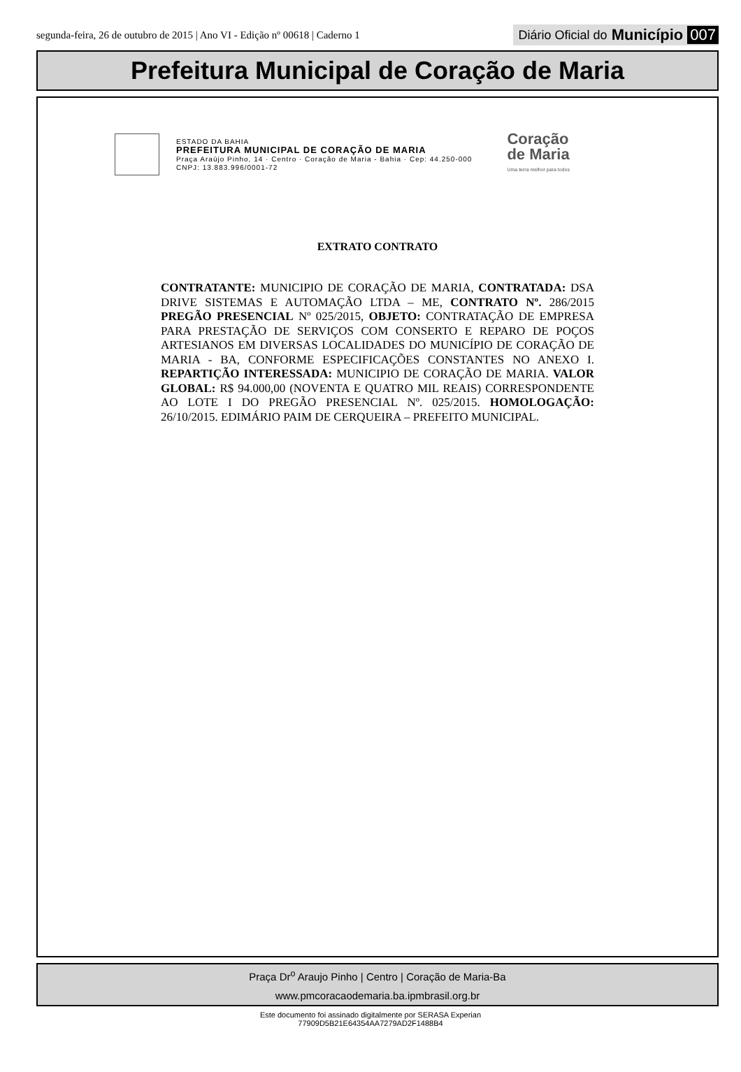segunda-feira, 26 de outubro de 2015 | Ano VI - Edição nº 00618 | Caderno 1
Diário Oficial do Município 007
Prefeitura Municipal de Coração de Maria
ESTADO DA BAHIA
PREFEITURA MUNICIPAL DE CORAÇÃO DE MARIA
Praça Araújo Pinho, 14 · Centro · Coração de Maria - Bahia · Cep: 44.250-000
CNPJ: 13.883.996/0001-72
Coração
de Maria
Uma terra melhor para todos
EXTRATO CONTRATO
CONTRATANTE: MUNICIPIO DE CORAÇÃO DE MARIA, CONTRATADA: DSA DRIVE SISTEMAS E AUTOMAÇÃO LTDA – ME, CONTRATO Nº. 286/2015 PREGÃO PRESENCIAL Nº 025/2015, OBJETO: CONTRATAÇÃO DE EMPRESA PARA PRESTAÇÃO DE SERVIÇOS COM CONSERTO E REPARO DE POÇOS ARTESIANOS EM DIVERSAS LOCALIDADES DO MUNICÍPIO DE CORAÇÃO DE MARIA - BA, CONFORME ESPECIFICAÇÕES CONSTANTES NO ANEXO I. REPARTIÇÃO INTERESSADA: MUNICIPIO DE CORAÇÃO DE MARIA. VALOR GLOBAL: R$ 94.000,00 (NOVENTA E QUATRO MIL REAIS) CORRESPONDENTE AO LOTE I DO PREGÃO PRESENCIAL Nº. 025/2015. HOMOLOGAÇÃO: 26/10/2015. EDIMÁRIO PAIM DE CERQUEIRA – PREFEITO MUNICIPAL.
Praça Dr<sup>o</sup> Araujo Pinho | Centro | Coração de Maria-Ba
www.pmcoracaodemaria.ba.ipmbrasil.org.br
Este documento foi assinado digitalmente por SERASA Experian
77909D5B21E64354AA7279AD2F1488B4